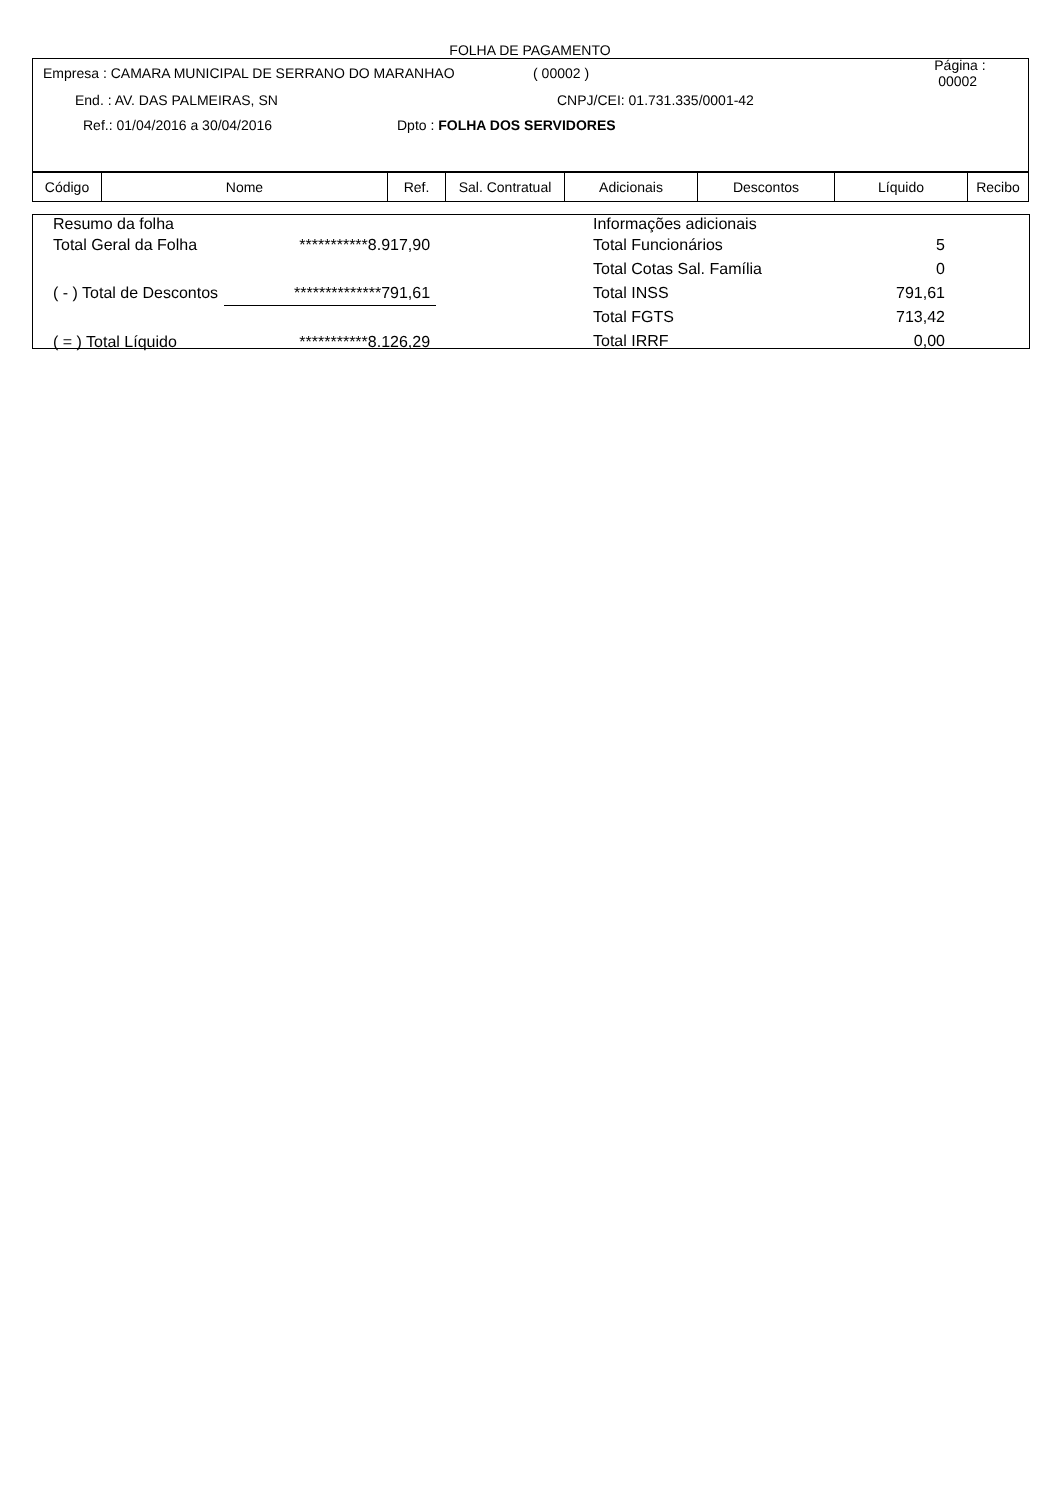FOLHA DE PAGAMENTO
Empresa : CAMARA MUNICIPAL DE SERRANO DO MARANHAO ( 00002 ) Página : 00002
End. : AV. DAS PALMEIRAS, SN CNPJ/CEI: 01.731.335/0001-42
Ref.: 01/04/2016 a 30/04/2016 Dpto : FOLHA DOS SERVIDORES
| Código | Nome | Ref. | Sal. Contratual | Adicionais | Descontos | Líquido | Recibo |
| --- | --- | --- | --- | --- | --- | --- | --- |
Resumo da folha
| Total Geral da Folha | ***********8.917,90 |
| ( - ) Total de Descontos | **************791,61 |
| ( = ) Total Líquido | ***********8.126,29 |
Informações adicionais
| Total Funcionários | 5 |
| Total Cotas Sal. Família | 0 |
| Total INSS | 791,61 |
| Total FGTS | 713,42 |
| Total IRRF | 0,00 |